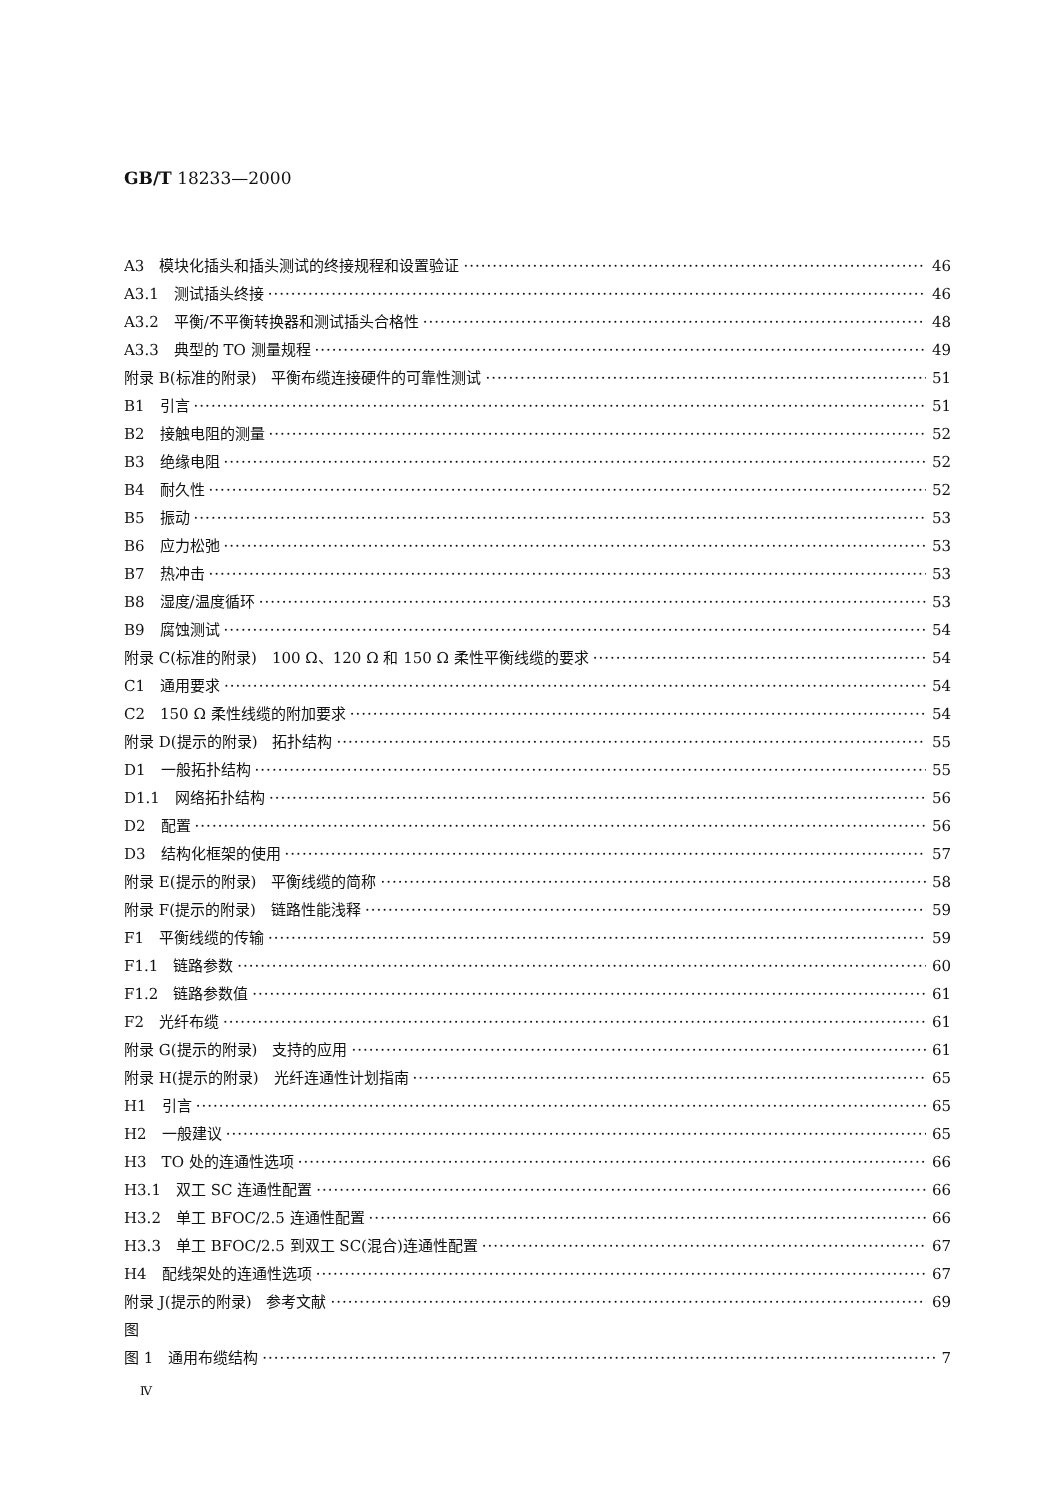GB/T 18233—2000
A3　模块化插头和插头测试的终接规程和设置验证 46
A3.1　测试插头终接 46
A3.2　平衡/不平衡转换器和测试插头合格性 48
A3.3　典型的 TO 测量规程 49
附录 B(标准的附录)　平衡布缆连接硬件的可靠性测试 51
B1　引言 51
B2　接触电阻的测量 52
B3　绝缘电阻 52
B4　耐久性 52
B5　振动 53
B6　应力松弛 53
B7　热冲击 53
B8　湿度/温度循环 53
B9　腐蚀测试 54
附录 C(标准的附录)　100 Ω、120 Ω 和 150 Ω 柔性平衡线缆的要求 54
C1　通用要求 54
C2　150 Ω 柔性线缆的附加要求 54
附录 D(提示的附录)　拓扑结构 55
D1　一般拓扑结构 55
D1.1　网络拓扑结构 56
D2　配置 56
D3　结构化框架的使用 57
附录 E(提示的附录)　平衡线缆的简称 58
附录 F(提示的附录)　链路性能浅释 59
F1　平衡线缆的传输 59
F1.1　链路参数 60
F1.2　链路参数值 61
F2　光纤布缆 61
附录 G(提示的附录)　支持的应用 61
附录 H(提示的附录)　光纤连通性计划指南 65
H1　引言 65
H2　一般建议 65
H3　TO 处的连通性选项 66
H3.1　双工 SC 连通性配置 66
H3.2　单工 BFOC/2.5 连通性配置 66
H3.3　单工 BFOC/2.5 到双工 SC(混合)连通性配置 67
H4　配线架处的连通性选项 67
附录 J(提示的附录)　参考文献 69
图
图 1　通用布缆结构 7
Ⅳ